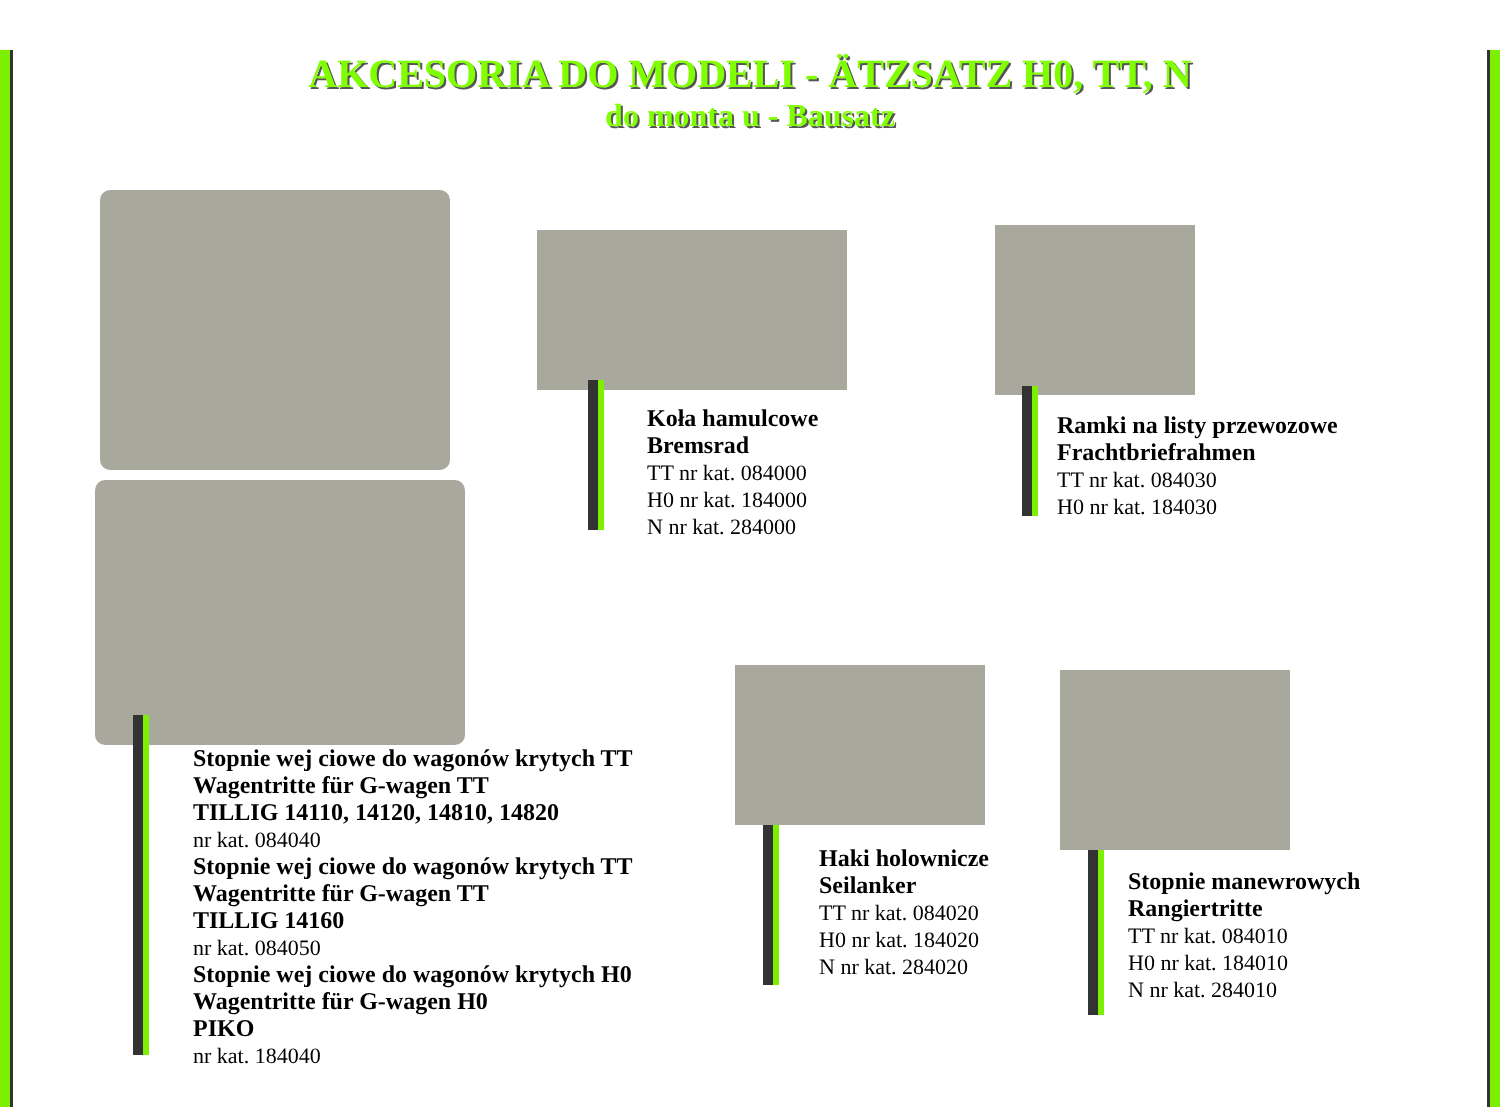AKCESORIA DO MODELI - ÄTZSATZ H0, TT, N
do monta u - Bausatz
Koła hamulcowe
Bremsrad
TT nr kat. 084000
H0 nr kat. 184000
N nr kat. 284000
Ramki na listy przewozowe
Frachtbriefrahmen
TT nr kat. 084030
H0 nr kat. 184030
Stopnie wej ciowe do wagonów krytych TT
Wagentritte für G-wagen TT
TILLIG 14110, 14120, 14810, 14820
nr kat. 084040
Stopnie wej ciowe do wagonów krytych TT
Wagentritte für G-wagen TT
TILLIG 14160
nr kat. 084050
Stopnie wej ciowe do wagonów krytych H0
Wagentritte für G-wagen H0
PIKO
nr kat. 184040
Haki holownicze
Seilanker
TT nr kat. 084020
H0 nr kat. 184020
N nr kat. 284020
Stopnie manewrowych
Rangiertritte
TT nr kat. 084010
H0 nr kat. 184010
N nr kat. 284010